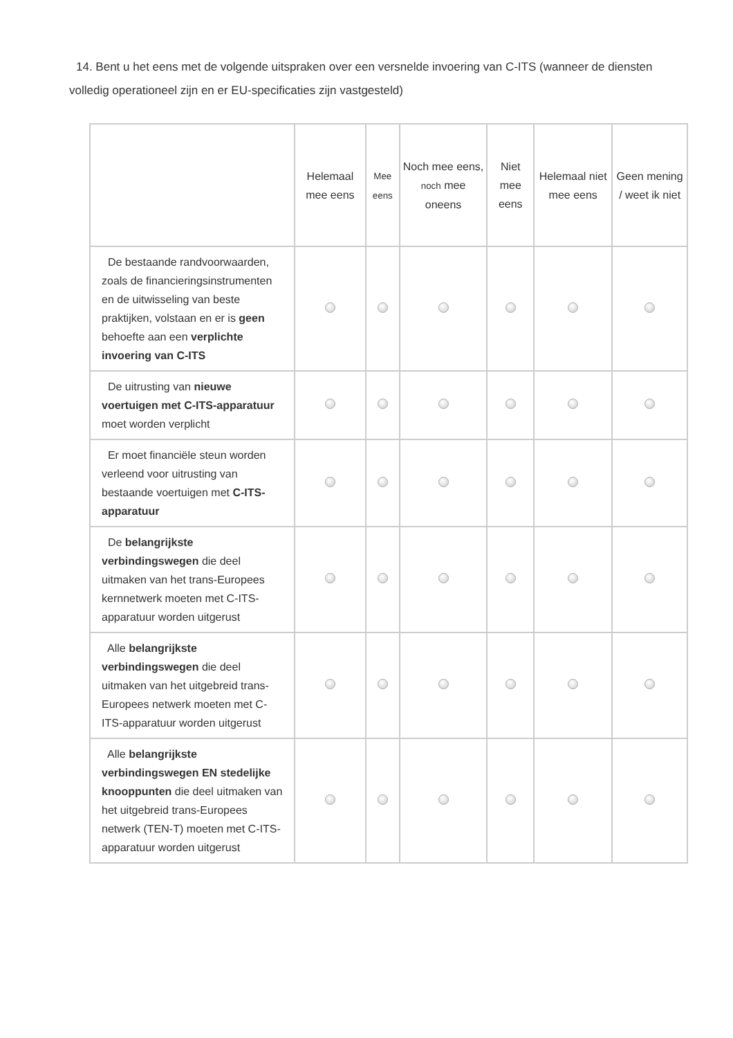14. Bent u het eens met de volgende uitspraken over een versnelde invoering van C-ITS (wanneer de diensten volledig operationeel zijn en er EU-specificaties zijn vastgesteld)
| | Helemaal mee eens | Mee eens | Noch mee eens, noch mee oneens | Niet mee eens | Helemaal niet mee eens | Geen mening / weet ik niet |
| --- | --- | --- | --- | --- | --- | --- |
| De bestaande randvoorwaarden, zoals de financieringsinstrumenten en de uitwisseling van beste praktijken, volstaan en er is geen behoefte aan een verplichte invoering van C-ITS | | | | | | |
| De uitrusting van nieuwe voertuigen met C-ITS-apparatuur moet worden verplicht | | | | | | |
| Er moet financiële steun worden verleend voor uitrusting van bestaande voertuigen met C-ITS-apparatuur | | | | | | |
| De belangrijkste verbindingswegen die deel uitmaken van het trans-Europees kernnetwerk moeten met C-ITS-apparatuur worden uitgerust | | | | | | |
| Alle belangrijkste verbindingswegen die deel uitmaken van het uitgebreid trans-Europees netwerk moeten met C-ITS-apparatuur worden uitgerust | | | | | | |
| Alle belangrijkste verbindingswegen EN stedelijke knooppunten die deel uitmaken van het uitgebreid trans-Europees netwerk (TEN-T) moeten met C-ITS-apparatuur worden uitgerust | | | | | | |